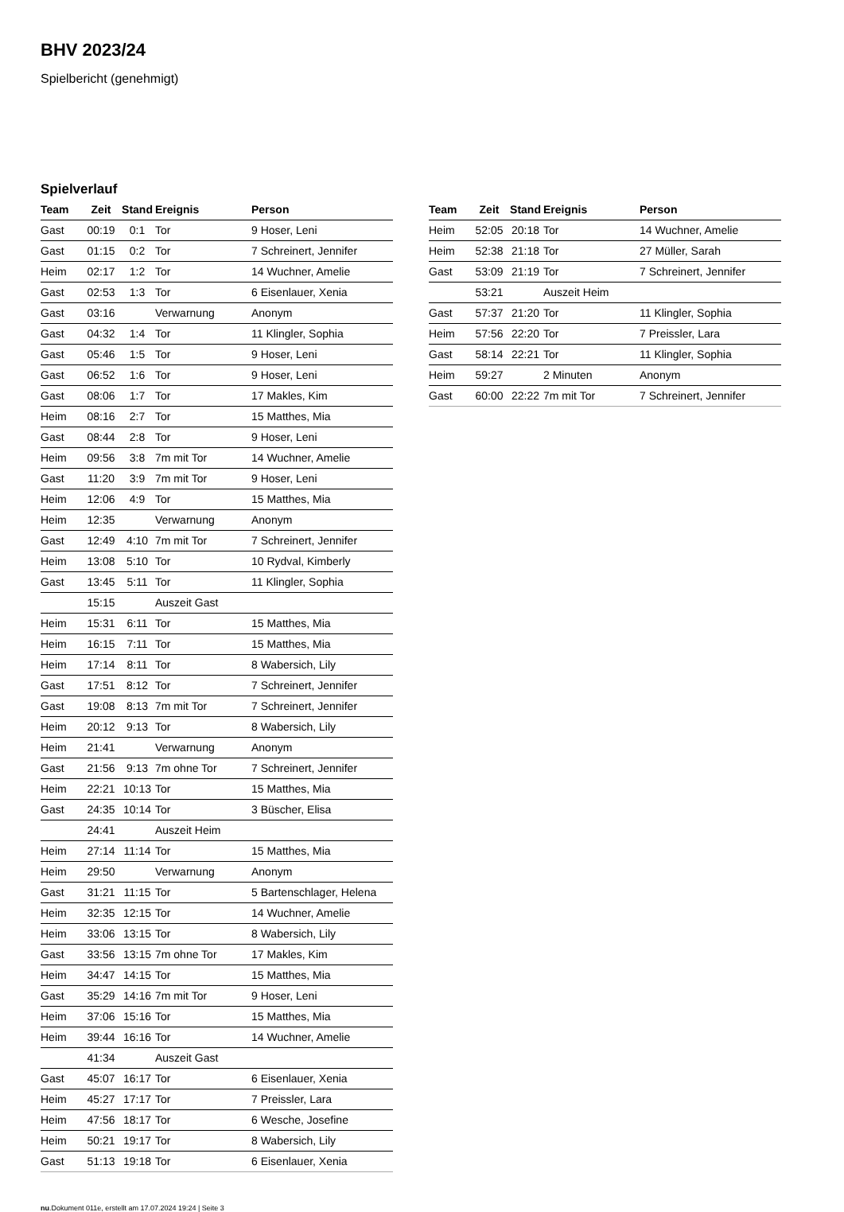BHV 2023/24
Spielbericht (genehmigt)
Spielverlauf
| Team | Zeit | Stand | Ereignis | Person |
| --- | --- | --- | --- | --- |
| Gast | 00:19 | 0:1 | Tor | 9 Hoser, Leni |
| Gast | 01:15 | 0:2 | Tor | 7 Schreinert, Jennifer |
| Heim | 02:17 | 1:2 | Tor | 14 Wuchner, Amelie |
| Gast | 02:53 | 1:3 | Tor | 6 Eisenlauer, Xenia |
| Gast | 03:16 | | Verwarnung | Anonym |
| Gast | 04:32 | 1:4 | Tor | 11 Klingler, Sophia |
| Gast | 05:46 | 1:5 | Tor | 9 Hoser, Leni |
| Gast | 06:52 | 1:6 | Tor | 9 Hoser, Leni |
| Gast | 08:06 | 1:7 | Tor | 17 Makles, Kim |
| Heim | 08:16 | 2:7 | Tor | 15 Matthes, Mia |
| Gast | 08:44 | 2:8 | Tor | 9 Hoser, Leni |
| Heim | 09:56 | 3:8 | 7m mit Tor | 14 Wuchner, Amelie |
| Gast | 11:20 | 3:9 | 7m mit Tor | 9 Hoser, Leni |
| Heim | 12:06 | 4:9 | Tor | 15 Matthes, Mia |
| Heim | 12:35 | | Verwarnung | Anonym |
| Gast | 12:49 | 4:10 | 7m mit Tor | 7 Schreinert, Jennifer |
| Heim | 13:08 | 5:10 | Tor | 10 Rydval, Kimberly |
| Gast | 13:45 | 5:11 | Tor | 11 Klingler, Sophia |
| | 15:15 | | Auszeit Gast | |
| Heim | 15:31 | 6:11 | Tor | 15 Matthes, Mia |
| Heim | 16:15 | 7:11 | Tor | 15 Matthes, Mia |
| Heim | 17:14 | 8:11 | Tor | 8 Wabersich, Lily |
| Gast | 17:51 | 8:12 | Tor | 7 Schreinert, Jennifer |
| Gast | 19:08 | 8:13 | 7m mit Tor | 7 Schreinert, Jennifer |
| Heim | 20:12 | 9:13 | Tor | 8 Wabersich, Lily |
| Heim | 21:41 | | Verwarnung | Anonym |
| Gast | 21:56 | 9:13 | 7m ohne Tor | 7 Schreinert, Jennifer |
| Heim | 22:21 | 10:13 | Tor | 15 Matthes, Mia |
| Gast | 24:35 | 10:14 | Tor | 3 Büscher, Elisa |
| | 24:41 | | Auszeit Heim | |
| Heim | 27:14 | 11:14 | Tor | 15 Matthes, Mia |
| Heim | 29:50 | | Verwarnung | Anonym |
| Gast | 31:21 | 11:15 | Tor | 5 Bartenschlager, Helena |
| Heim | 32:35 | 12:15 | Tor | 14 Wuchner, Amelie |
| Heim | 33:06 | 13:15 | Tor | 8 Wabersich, Lily |
| Gast | 33:56 | 13:15 | 7m ohne Tor | 17 Makles, Kim |
| Heim | 34:47 | 14:15 | Tor | 15 Matthes, Mia |
| Gast | 35:29 | 14:16 | 7m mit Tor | 9 Hoser, Leni |
| Heim | 37:06 | 15:16 | Tor | 15 Matthes, Mia |
| Heim | 39:44 | 16:16 | Tor | 14 Wuchner, Amelie |
| | 41:34 | | Auszeit Gast | |
| Gast | 45:07 | 16:17 | Tor | 6 Eisenlauer, Xenia |
| Heim | 45:27 | 17:17 | Tor | 7 Preissler, Lara |
| Heim | 47:56 | 18:17 | Tor | 6 Wesche, Josefine |
| Heim | 50:21 | 19:17 | Tor | 8 Wabersich, Lily |
| Gast | 51:13 | 19:18 | Tor | 6 Eisenlauer, Xenia |
| Team | Zeit | Stand | Ereignis | Person |
| --- | --- | --- | --- | --- |
| Heim | 52:05 | 20:18 | Tor | 14 Wuchner, Amelie |
| Heim | 52:38 | 21:18 | Tor | 27 Müller, Sarah |
| Gast | 53:09 | 21:19 | Tor | 7 Schreinert, Jennifer |
| | 53:21 | | Auszeit Heim | |
| Gast | 57:37 | 21:20 | Tor | 11 Klingler, Sophia |
| Heim | 57:56 | 22:20 | Tor | 7 Preissler, Lara |
| Gast | 58:14 | 22:21 | Tor | 11 Klingler, Sophia |
| Heim | 59:27 | | 2 Minuten | Anonym |
| Gast | 60:00 | 22:22 | 7m mit Tor | 7 Schreinert, Jennifer |
nu.Dokument 011e, erstellt am 17.07.2024 19:24 | Seite 3